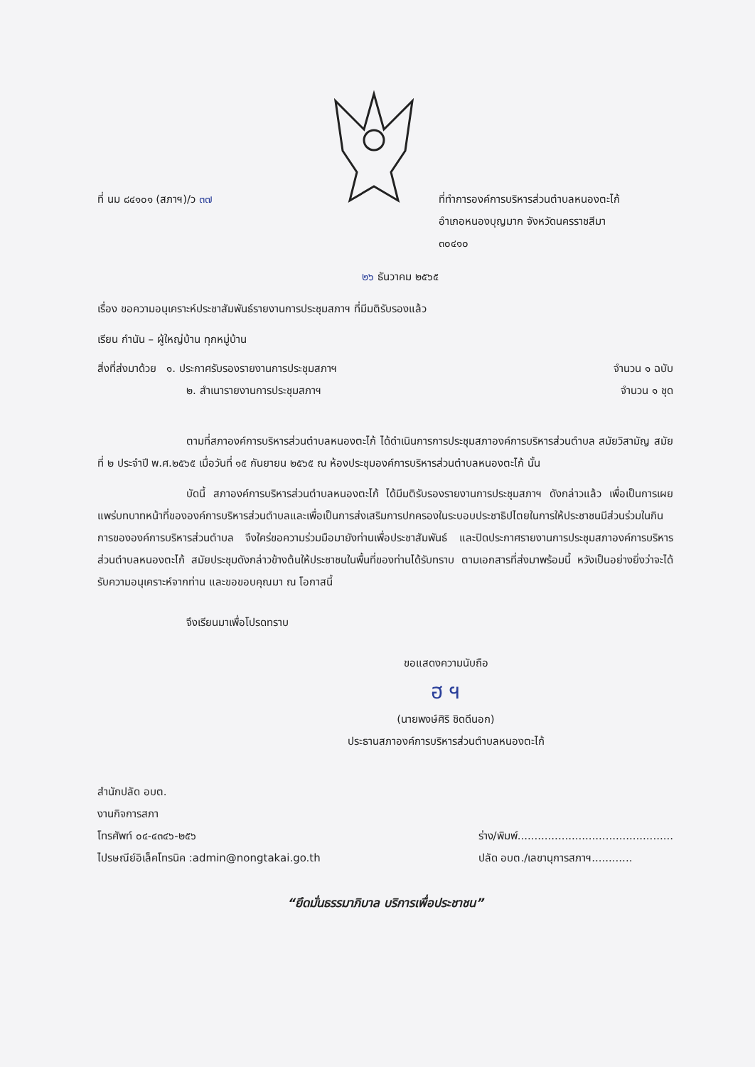ที่ นม ๘๔๑๐๑ (สภาฯ)/ว ๓๗ ที่ทำการองค์การบริหารส่วนตำบลหนองตะไก้
อำเภอหนองบุญมาก จังหวัดนครราชสีมา
๓๐๔๑๐
๒๖ ธันวาคม ๒๕๖๕
เรื่อง ขอความอนุเคราะห์ประชาสัมพันธ์รายงานการประชุมสภาฯ ที่มีมติรับรองแล้ว
เรียน กำนัน – ผู้ใหญ่บ้าน ทุกหมู่บ้าน
สิ่งที่ส่งมาด้วย ๑. ประกาศรับรองรายงานการประชุมสภาฯ จำนวน ๑ ฉบับ
๒. สำเนารายงานการประชุมสภาฯ จำนวน ๑ ชุด
ตามที่สภาองค์การบริหารส่วนตำบลหนองตะไก้ ได้ดำเนินการการประชุมสภาองค์การบริหารส่วนตำบล สมัยวิสามัญ สมัยที่ ๒ ประจำปี พ.ศ.๒๕๖๕ เมื่อวันที่ ๑๕ กันยายน ๒๕๖๕ ณ ห้องประชุมองค์การบริหารส่วนตำบลหนองตะไก้ นั้น
บัดนี้ สภาองค์การบริหารส่วนตำบลหนองตะไก้ ได้มีมติรับรองรายงานการประชุมสภาฯ ดังกล่าวแล้ว เพื่อเป็นการเผยแพร่บทบาทหน้าที่ขององค์การบริหารส่วนตำบลและเพื่อเป็นการส่งเสริมการปกครองในระบอบประชาธิปไตยในการให้ประชาชนมีส่วนร่วมในกินการขององค์การบริหารส่วนตำบล จึงใคร่ขอความร่วมมือมายังท่านเพื่อประชาสัมพันธ์ และปิดประกาศรายงานการประชุมสภาองค์การบริหารส่วนตำบลหนองตะไก้ สมัยประชุมดังกล่าวข้างต้นให้ประชาชนในพื้นที่ของท่านได้รับทราบ ตามเอกสารที่ส่งมาพร้อมนี้ หวังเป็นอย่างยิ่งว่าจะได้รับความอนุเคราะห์จากท่าน และขอขอบคุณมา ณ โอกาสนี้
จึงเรียนมาเพื่อโปรดทราบ
ขอแสดงความนับถือ
ฮ ฯ
(นายพงษ์ศิริ ชิดดีนอก)
ประธานสภาองค์การบริหารส่วนตำบลหนองตะไก้
สำนักปลัด อบต.
งานกิจการสภา
โทรศัพท์ ๐๔-๔๓๔๖-๒๕๖
ไปรษณีย์อิเล็คโทรนิค :admin@nongtakai.go.th ร่าง/พิมพ์..............................................
ปลัด อบต./เลขานุการสภาฯ............
“ยึดมั่นธรรมาภิบาล บริการเพื่อประชาชน”